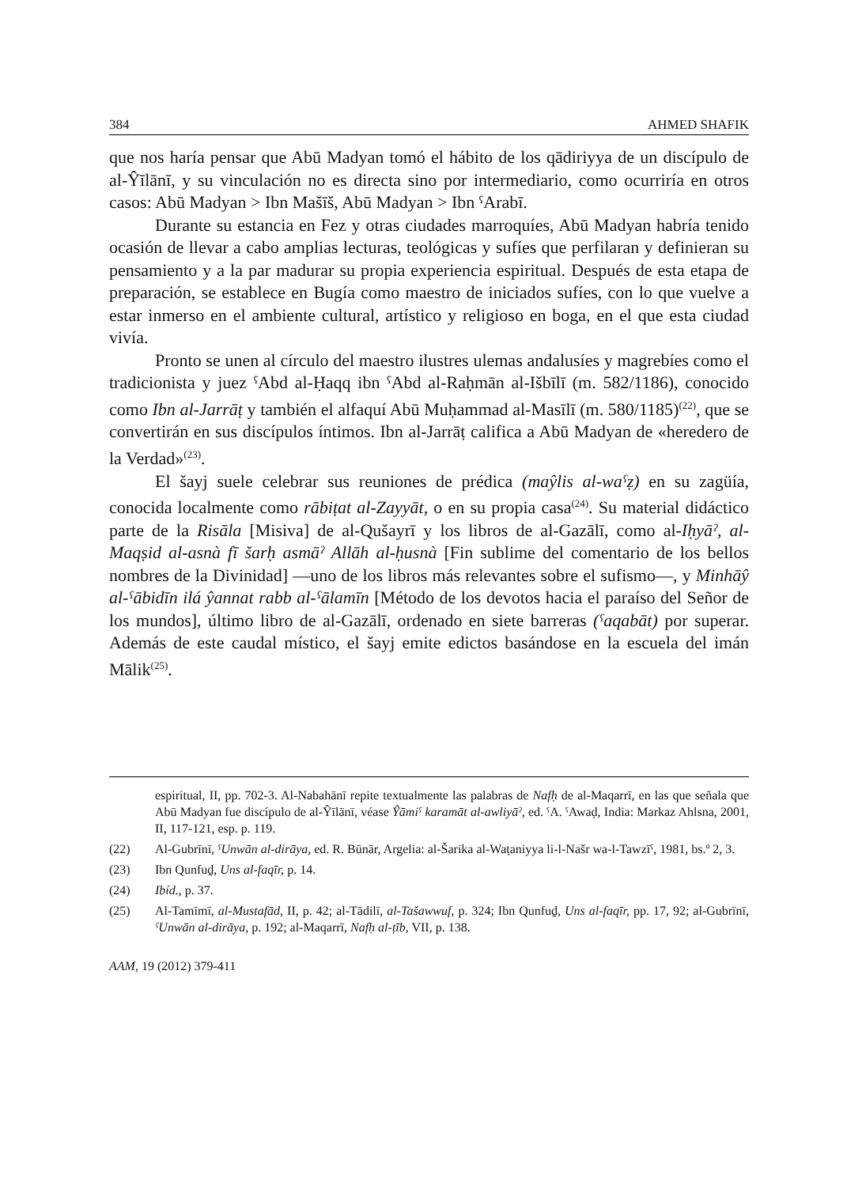384 AHMED SHAFIK
que nos haría pensar que Abū Madyan tomó el hábito de los qādiriyya de un discípulo de al-Ŷīlānī, y su vinculación no es directa sino por intermediario, como ocurriría en otros casos: Abū Madyan > Ibn Mašīš, Abū Madyan > Ibn ˁArabī.
Durante su estancia en Fez y otras ciudades marroquíes, Abū Madyan habría tenido ocasión de llevar a cabo amplias lecturas, teológicas y sufíes que perfilaran y definieran su pensamiento y a la par madurar su propia experiencia espiritual. Después de esta etapa de preparación, se establece en Bugía como maestro de iniciados sufíes, con lo que vuelve a estar inmerso en el ambiente cultural, artístico y religioso en boga, en el que esta ciudad vivía.
Pronto se unen al círculo del maestro ilustres ulemas andalusíes y magrebíes como el tradicionista y juez ˁAbd al-Ḥaqq ibn ˁAbd al-Raḥmān al-Išbīlī (m. 582/1186), conocido como Ibn al-Jarrāṭ y también el alfaquí Abū Muḥammad al-Masīlī (m. 580/1185)<sup>(22)</sup>, que se convertirán en sus discípulos íntimos. Ibn al-Jarrāṭ califica a Abū Madyan de «heredero de la Verdad»<sup>(23)</sup>.
El šayj suele celebrar sus reuniones de prédica (maŷlis al-waˁẓ) en su zagüía, conocida localmente como rābiṭat al-Zayyāt, o en su propia casa<sup>(24)</sup>. Su material didáctico parte de la Risāla [Misiva] de al-Qušayrī y los libros de al-Gazālī, como al-Iḥyāˀ, al-Maqṣid al-asnà fī šarḥ asmāˀ Allāh al-ḥusnà [Fin sublime del comentario de los bellos nombres de la Divinidad] —uno de los libros más relevantes sobre el sufismo—, y Minhāŷ al-ˁābidīn ilá ŷannat rabb al-ˁālamīn [Método de los devotos hacia el paraíso del Señor de los mundos], último libro de al-Gazālī, ordenado en siete barreras (ˁaqabāt) por superar. Además de este caudal místico, el šayj emite edictos basándose en la escuela del imán Mālik<sup>(25)</sup>.
espiritual, II, pp. 702-3. Al-Nabahānī repite textualmente las palabras de Nafḥ de al-Maqarrī, en las que señala que Abū Madyan fue discípulo de al-Ŷīlānī, véase Ŷāmiˁ karamāt al-awliyāˀ, ed. ˁA. ˁAwaḍ, India: Markaz Ahlsna, 2001, II, 117-121, esp. p. 119.
(22) Al-Gubrīnī, ˁUnwān al-dirāya, ed. R. Būnār, Argelia: al-Šarika al-Waṭaniyya li-l-Našr wa-l-Tawzīˁ, 1981, bs.º 2, 3.
(23) Ibn Qunfuḏ, Uns al-faqīr, p. 14.
(24) Ibíd., p. 37.
(25) Al-Tamīmī, al-Mustafād, II, p. 42; al-Tādilī, al-Tašawwuf, p. 324; Ibn Qunfuḏ, Uns al-faqīr, pp. 17, 92; al-Gubrīnī, ˁUnwān al-dirāya, p. 192; al-Maqarrī, Nafḥ al-ṭīb, VII, p. 138.
AAM, 19 (2012) 379-411